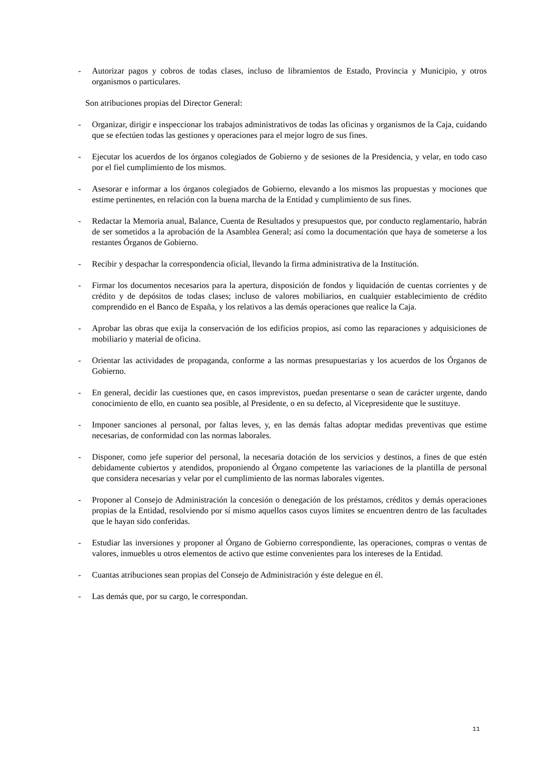- Autorizar pagos y cobros de todas clases, incluso de libramientos de Estado, Provincia y Municipio, y otros organismos o particulares.
Son atribuciones propias del Director General:
- Organizar, dirigir e inspeccionar los trabajos administrativos de todas las oficinas y organismos de la Caja, cuidando que se efectúen todas las gestiones y operaciones para el mejor logro de sus fines.
- Ejecutar los acuerdos de los órganos colegiados de Gobierno y de sesiones de la Presidencia, y velar, en todo caso por el fiel cumplimiento de los mismos.
- Asesorar e informar a los órganos colegiados de Gobierno, elevando a los mismos las propuestas y mociones que estime pertinentes, en relación con la buena marcha de la Entidad y cumplimiento de sus fines.
- Redactar la Memoria anual, Balance, Cuenta de Resultados y presupuestos que, por conducto reglamentario, habrán de ser sometidos a la aprobación de la Asamblea General; así como la documentación que haya de someterse a los restantes Órganos de Gobierno.
- Recibir y despachar la correspondencia oficial, llevando la firma administrativa de la Institución.
- Firmar los documentos necesarios para la apertura, disposición de fondos y liquidación de cuentas corrientes y de crédito y de depósitos de todas clases; incluso de valores mobiliarios, en cualquier establecimiento de crédito comprendido en el Banco de España, y los relativos a las demás operaciones que realice la Caja.
- Aprobar las obras que exija la conservación de los edificios propios, así como las reparaciones y adquisiciones de mobiliario y material de oficina.
- Orientar las actividades de propaganda, conforme a las normas presupuestarias y los acuerdos de los Órganos de Gobierno.
- En general, decidir las cuestiones que, en casos imprevistos, puedan presentarse o sean de carácter urgente, dando conocimiento de ello, en cuanto sea posible, al Presidente, o en su defecto, al Vicepresidente que le sustituye.
- Imponer sanciones al personal, por faltas leves, y, en las demás faltas adoptar medidas preventivas que estime necesarias, de conformidad con las normas laborales.
- Disponer, como jefe superior del personal, la necesaria dotación de los servicios y destinos, a fines de que estén debidamente cubiertos y atendidos, proponiendo al Órgano competente las variaciones de la plantilla de personal que considera necesarias y velar por el cumplimiento de las normas laborales vigentes.
- Proponer al Consejo de Administración la concesión o denegación de los préstamos, créditos y demás operaciones propias de la Entidad, resolviendo por sí mismo aquellos casos cuyos límites se encuentren dentro de las facultades que le hayan sido conferidas.
- Estudiar las inversiones y proponer al Órgano de Gobierno correspondiente, las operaciones, compras o ventas de valores, inmuebles u otros elementos de activo que estime convenientes para los intereses de la Entidad.
- Cuantas atribuciones sean propias del Consejo de Administración y éste delegue en él.
- Las demás que, por su cargo, le correspondan.
11